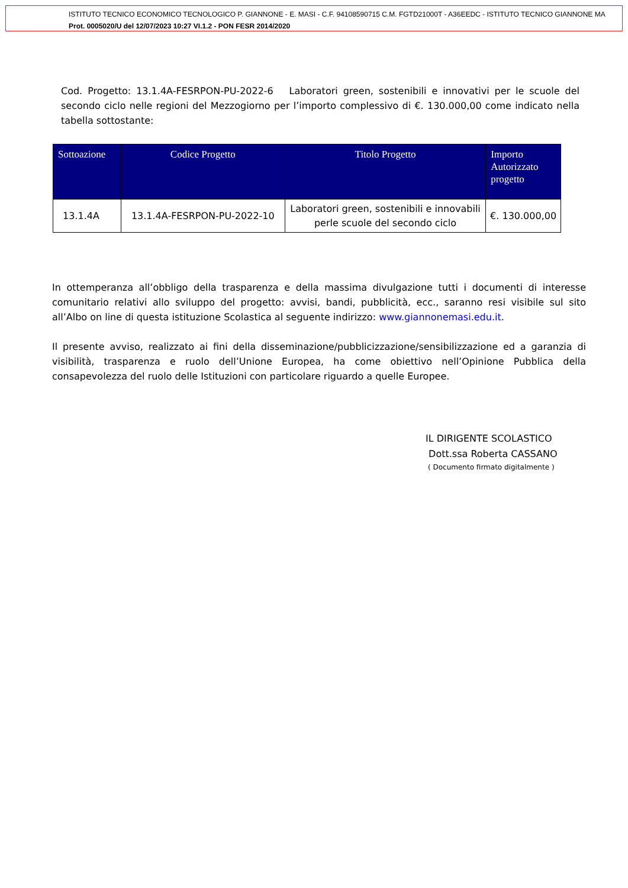ISTITUTO TECNICO ECONOMICO TECNOLOGICO P. GIANNONE - E. MASI - C.F. 94108590715 C.M. FGTD21000T - A36EEDC - ISTITUTO TECNICO GIANNONE MA
Prot. 0005020/U del 12/07/2023 10:27 VI.1.2 - PON FESR 2014/2020
Cod. Progetto: 13.1.4A-FESRPON-PU-2022-6 Laboratori green, sostenibili e innovativi per le scuole del secondo ciclo nelle regioni del Mezzogiorno per l’importo complessivo di €. 130.000,00 come indicato nella tabella sottostante:
| Sottoazione | Codice Progetto | Titolo Progetto | Importo Autorizzato progetto |
| --- | --- | --- | --- |
| 13.1.4A | 13.1.4A-FESRPON-PU-2022-10 | Laboratori green, sostenibili e innovabili perle scuole del secondo ciclo | €. 130.000,00 |
In ottemperanza all’obbligo della trasparenza e della massima divulgazione tutti i documenti di interesse comunitario relativi allo sviluppo del progetto: avvisi, bandi, pubblicità, ecc., saranno resi visibile sul sito all’Albo on line di questa istituzione Scolastica al seguente indirizzo: www.giannonemasi.edu.it.
Il presente avviso, realizzato ai fini della disseminazione/pubblicizzazione/sensibilizzazione ed a garanzia di visibilità, trasparenza e ruolo dell’Unione Europea, ha come obiettivo nell’Opinione Pubblica della consapevolezza del ruolo delle Istituzioni con particolare riguardo a quelle Europee.
IL DIRIGENTE SCOLASTICO
Dott.ssa Roberta CASSANO
( Documento firmato digitalmente )